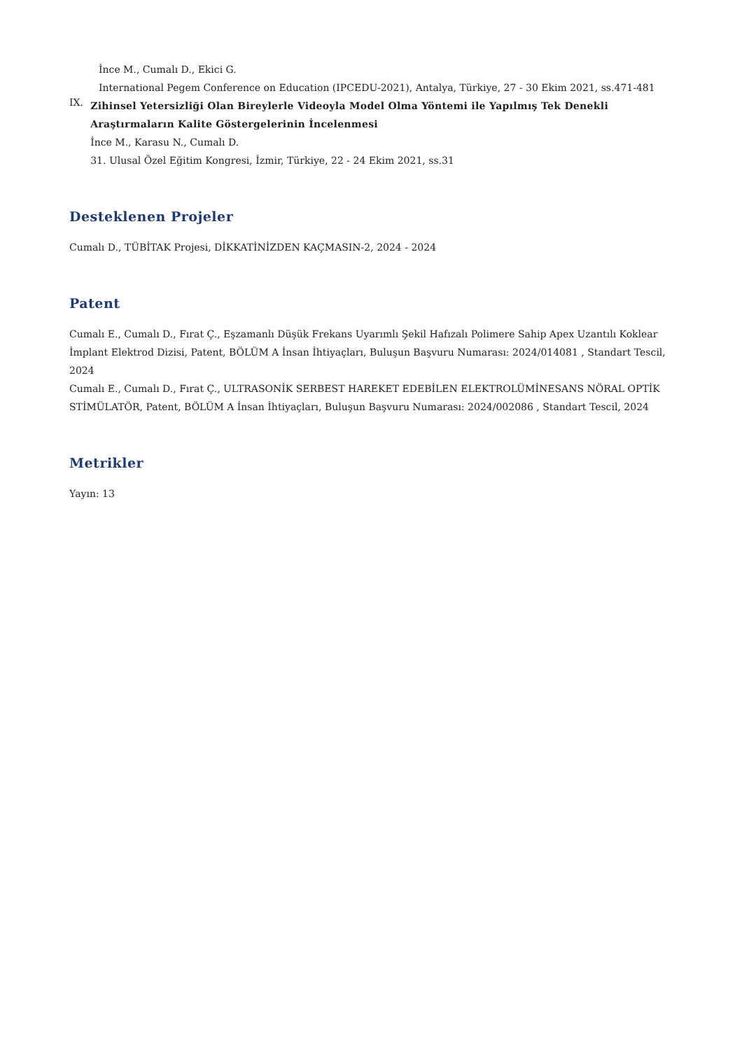İnce M., Cumalı D., Ekici G.
International Pegem Conference on Education (IPCEDU-2021), Antalya, Türkiye, 27 - 30 Ekim 2021, ss.471-481
IX.
Zihinsel Yetersizliği Olan Bireylerle Videoyla Model Olma Yöntemi ile Yapılmış Tek Denekli Araştırmaların Kalite Göstergelerinin İncelenmesi
İnce M., Karasu N., Cumalı D.
31. Ulusal Özel Eğitim Kongresi, İzmir, Türkiye, 22 - 24 Ekim 2021, ss.31
Desteklenen Projeler
Cumalı D., TÜBİTAK Projesi, DİKKATİNİZDEN KAÇMASIN-2, 2024 - 2024
Patent
Cumalı E., Cumalı D., Fırat Ç., Eşzamanlı Düşük Frekans Uyarımlı Şekil Hafızalı Polimere Sahip Apex Uzantılı Koklear İmplant Elektrod Dizisi, Patent, BÖLÜM A İnsan İhtiyaçları, Buluşun Başvuru Numarası: 2024/014081 , Standart Tescil, 2024
Cumalı E., Cumalı D., Fırat Ç., ULTRASONİK SERBEST HAREKET EDEBİLEN ELEKTROLÜMİNESANS NÖRAL OPTİK STİMÜLATÖR, Patent, BÖLÜM A İnsan İhtiyaçları, Buluşun Başvuru Numarası: 2024/002086 , Standart Tescil, 2024
Metrikler
Yayın: 13